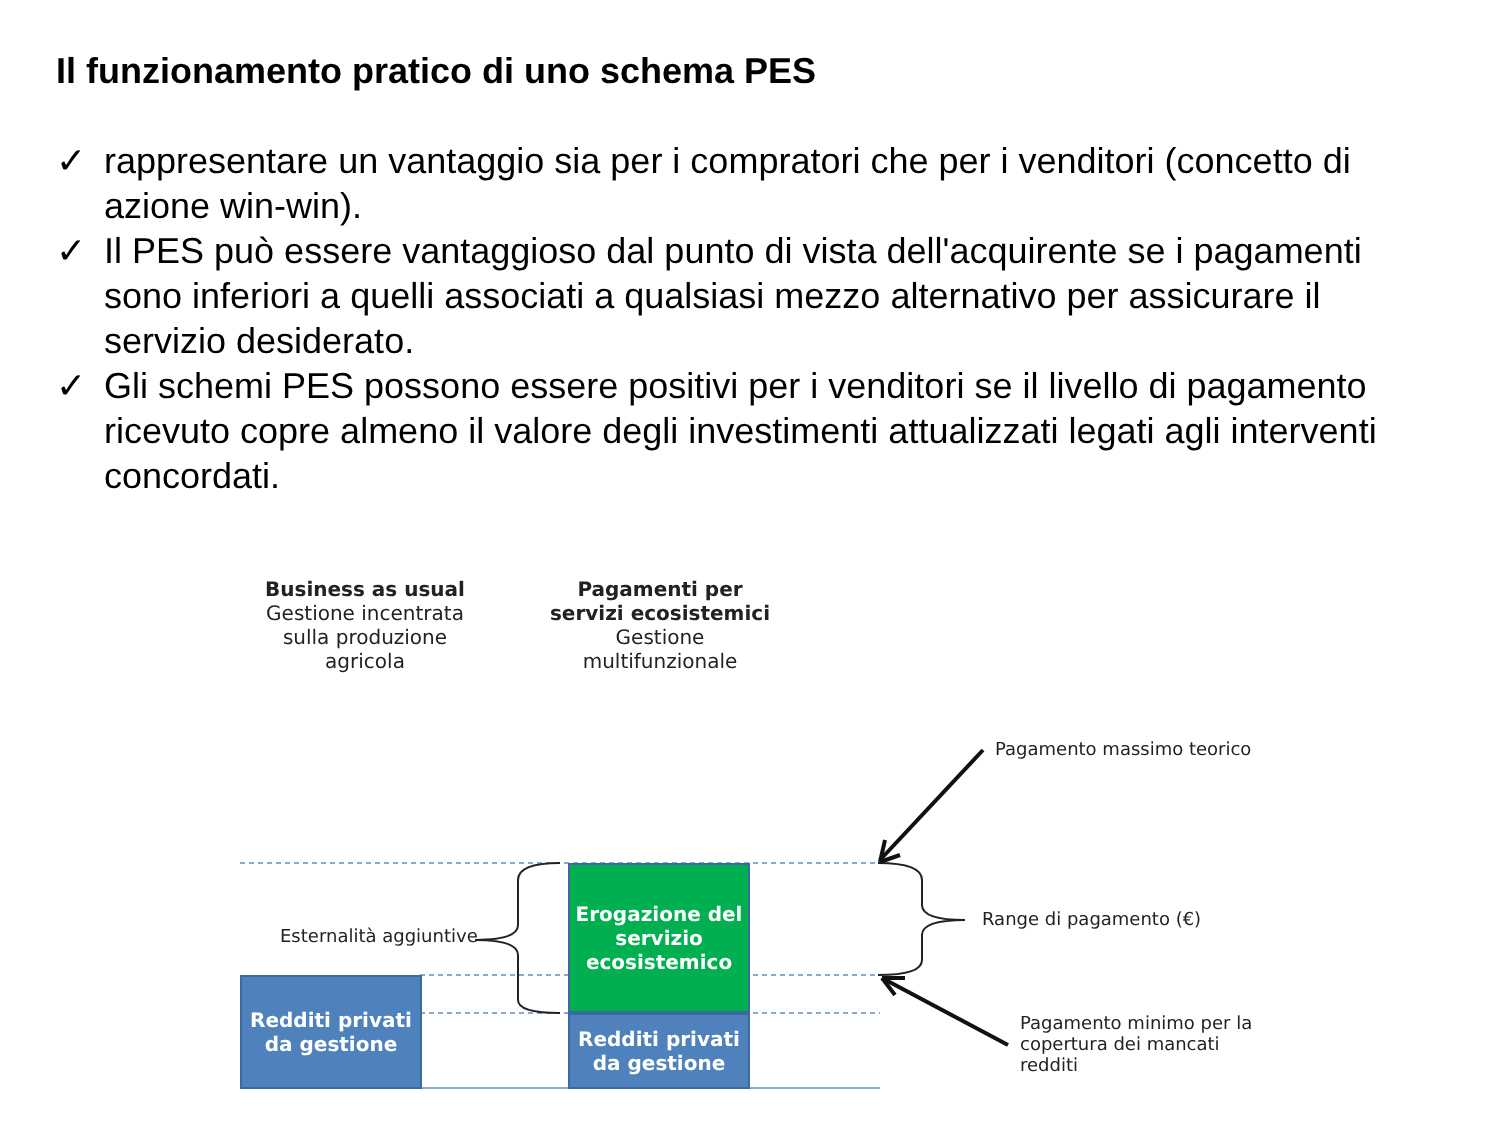Il funzionamento pratico di uno schema PES
✓ rappresentare un vantaggio sia per i compratori che per i venditori (concetto di azione win-win).
✓ Il PES può essere vantaggioso dal punto di vista dell'acquirente se i pagamenti sono inferiori a quelli associati a qualsiasi mezzo alternativo per assicurare il servizio desiderato.
✓ Gli schemi PES possono essere positivi per i venditori se il livello di pagamento ricevuto copre almeno il valore degli investimenti attualizzati legati agli interventi concordati.
Business as usual
Gestione incentrata sulla produzione agricola
Pagamenti per servizi ecosistemici
Gestione multifunzionale
Pagamento massimo teorico
Range di pagamento (€)
Pagamento minimo per la copertura dei mancati redditi
Esternalità aggiuntive
Redditi privati
da gestione
Erogazione del servizio ecosistemico
Redditi privati
da gestione